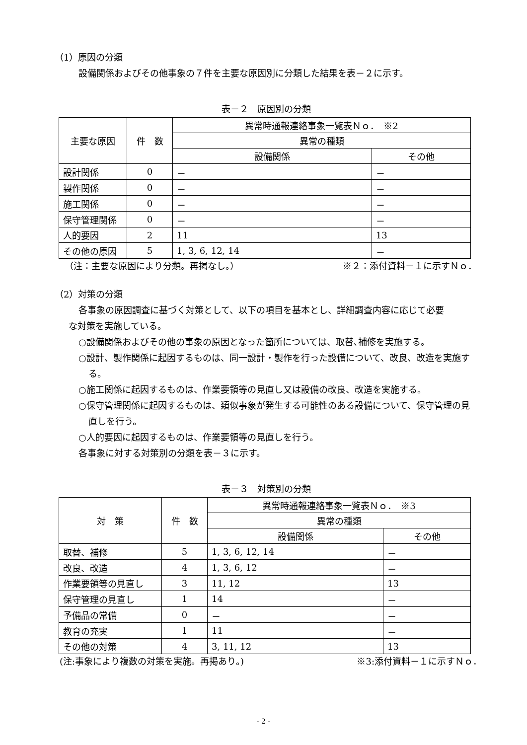（1）原因の分類
設備関係およびその他事象の７件を主要な原因別に分類した結果を表－２に示す。
表－２　原因別の分類
| 主要な原因 | 件 数 | 異常時通報連絡事象一覧表Ｎｏ． ※2 | |
| --- | --- | --- | --- |
| | | 異常の種類 | |
| | | 設備関係 | その他 |
| 設計関係 | 0 | － | － |
| 製作関係 | 0 | － | － |
| 施工関係 | 0 | － | － |
| 保守管理関係 | 0 | － | － |
| 人的要因 | 2 | 11 | 13 |
| その他の原因 | 5 | 1, 3, 6, 12, 14 | － |
（注：主要な原因により分類。再掲なし。） ※２：添付資料－１に示すＮｏ．
（2）対策の分類
各事象の原因調査に基づく対策として、以下の項目を基本とし、詳細調査内容に応じて必要
な対策を実施している。
○設備関係およびその他の事象の原因となった箇所については、取替､補修を実施する。
○設計、製作関係に起因するものは、同一設計・製作を行った設備について、改良、改造を実施する。
○施工関係に起因するものは、作業要領等の見直し又は設備の改良、改造を実施する。
○保守管理関係に起因するものは、類似事象が発生する可能性のある設備について、保守管理の見直しを行う。
○人的要因に起因するものは、作業要領等の見直しを行う。
各事象に対する対策別の分類を表－３に示す。
表－３　対策別の分類
| 対 策 | 件 数 | 異常時通報連絡事象一覧表Ｎｏ． ※3 | |
| --- | --- | --- | --- |
| | | 異常の種類 | |
| | | 設備関係 | その他 |
| 取替、補修 | 5 | 1, 3, 6, 12, 14 | － |
| 改良、改造 | 4 | 1, 3, 6, 12 | － |
| 作業要領等の見直し | 3 | 11, 12 | 13 |
| 保守管理の見直し | 1 | 14 | － |
| 予備品の常備 | 0 | － | － |
| 教育の充実 | 1 | 11 | － |
| その他の対策 | 4 | 3, 11, 12 | 13 |
(注:事象により複数の対策を実施。再掲あり。) ※3:添付資料－１に示すＮｏ．
- 2 -